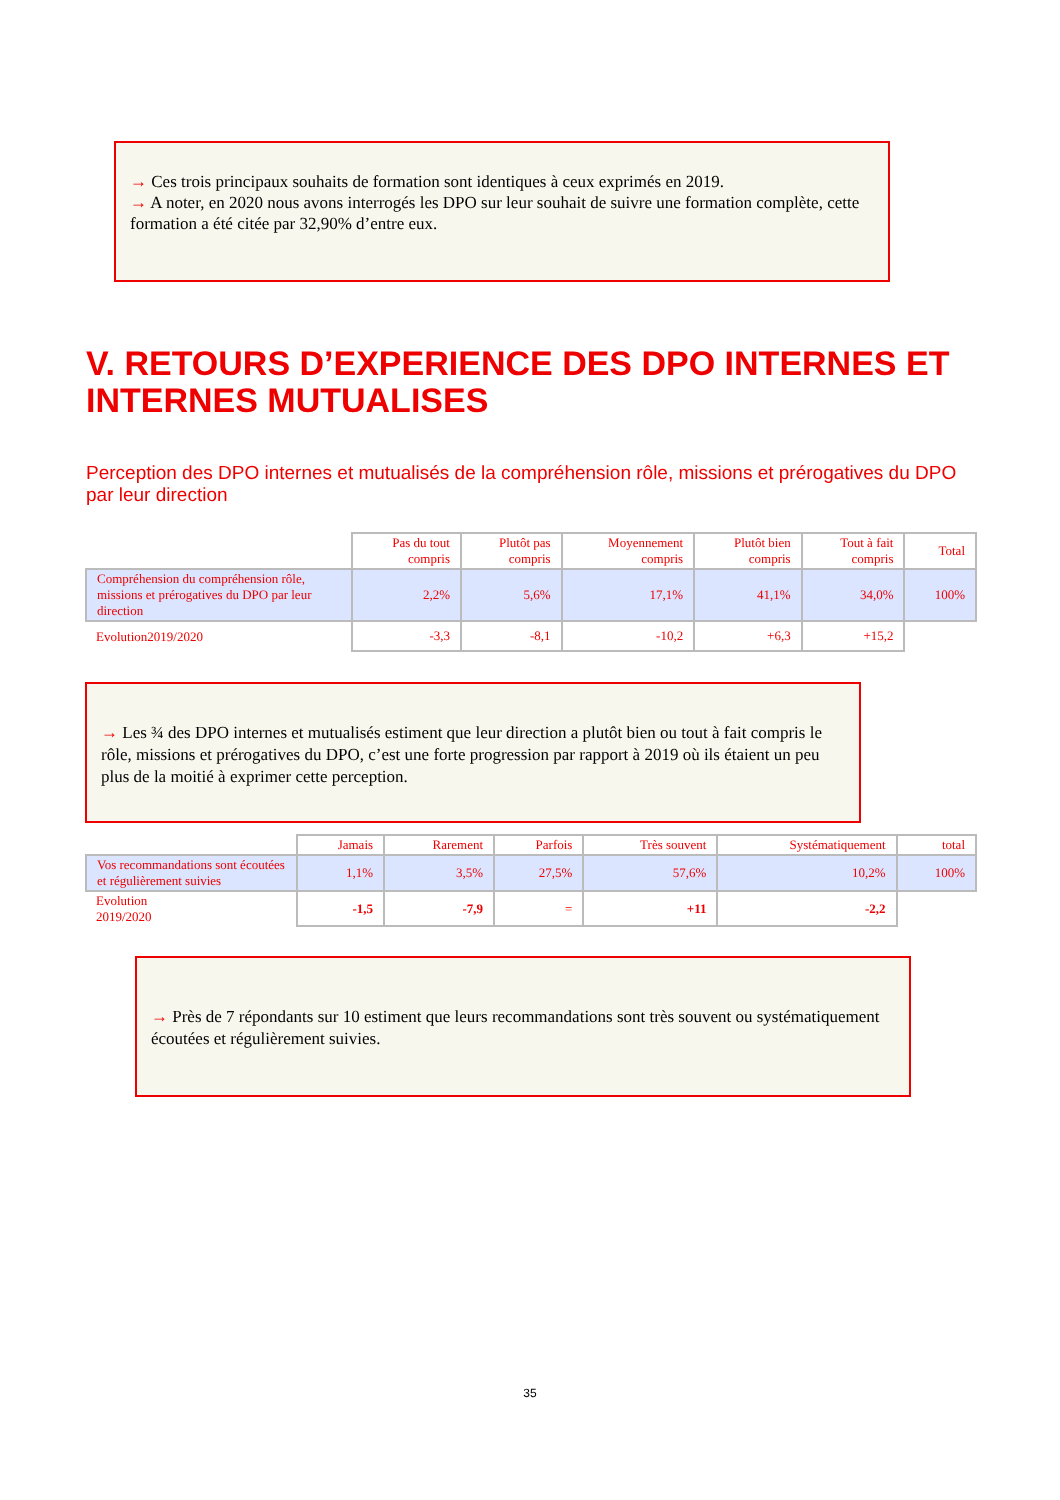→ Ces trois principaux souhaits de formation sont identiques à ceux exprimés en 2019.
→ A noter, en 2020 nous avons interrogés les DPO sur leur souhait de suivre une formation complète, cette formation a été citée par 32,90% d’entre eux.
V. RETOURS D’EXPERIENCE DES DPO INTERNES ET
INTERNES MUTUALISES
Perception des DPO internes et mutualisés de la compréhension rôle, missions et prérogatives du DPO par leur direction
| | Pas du tout compris | Plutôt pas compris | Moyennement compris | Plutôt bien compris | Tout à fait compris | Total |
| --- | --- | --- | --- | --- | --- | --- |
| Compréhension du compréhension rôle, missions et prérogatives du DPO par leur direction | 2,2% | 5,6% | 17,1% | 41,1% | 34,0% | 100% |
| Evolution2019/2020 | -3,3 | -8,1 | -10,2 | +6,3 | +15,2 | |
→ Les ¾ des DPO internes et mutualisés estiment que leur direction a plutôt bien ou tout à fait compris le rôle, missions et prérogatives du DPO, c’est une forte progression par rapport à 2019 où ils étaient un peu plus de la moitié à exprimer cette perception.
| | Jamais | Rarement | Parfois | Très souvent | Systématiquement | total |
| --- | --- | --- | --- | --- | --- | --- |
| Vos recommandations sont écoutées et régulièrement suivies | 1,1% | 3,5% | 27,5% | 57,6% | 10,2% | 100% |
| Evolution 2019/2020 | -1,5 | -7,9 | = | +11 | -2,2 | |
→ Près de 7 répondants sur 10 estiment que leurs recommandations sont très souvent ou systématiquement écoutées et régulièrement suivies.
35